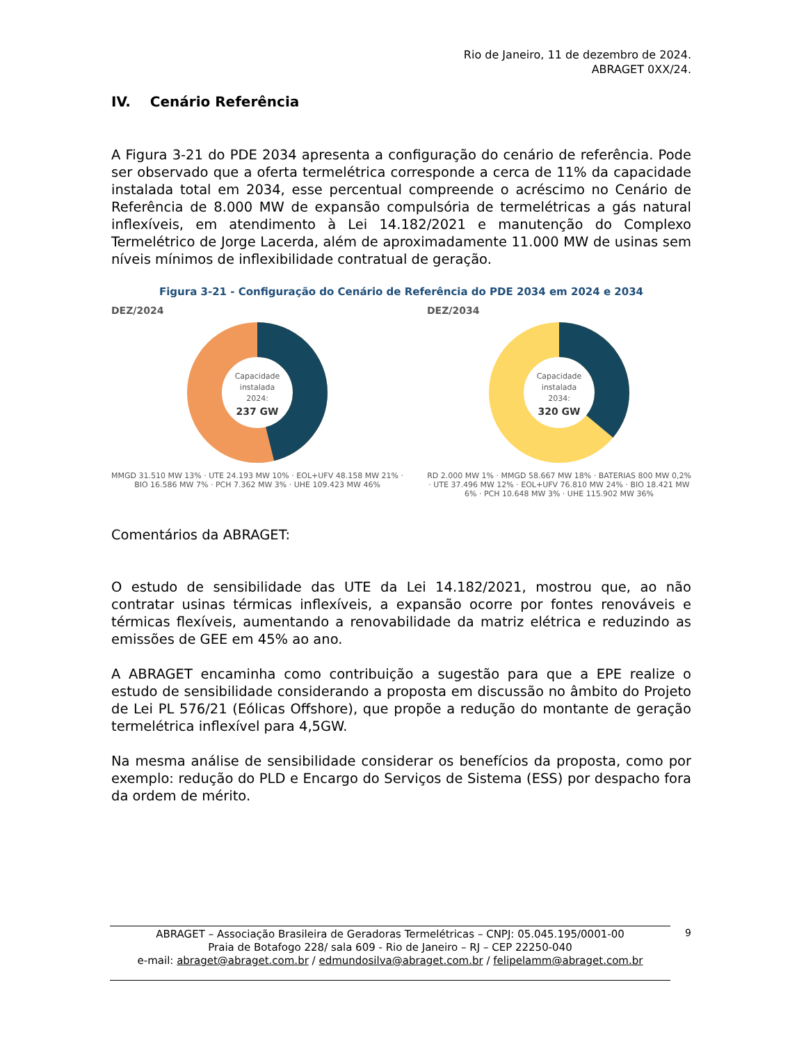Rio de Janeiro, 11 de dezembro de 2024.
ABRAGET 0XX/24.
IV. Cenário Referência
A Figura 3-21 do PDE 2034 apresenta a configuração do cenário de referência. Pode ser observado que a oferta termelétrica corresponde a cerca de 11% da capacidade instalada total em 2034, esse percentual compreende o acréscimo no Cenário de Referência de 8.000 MW de expansão compulsória de termelétricas a gás natural inflexíveis, em atendimento à Lei 14.182/2021 e manutenção do Complexo Termelétrico de Jorge Lacerda, além de aproximadamente 11.000 MW de usinas sem níveis mínimos de inflexibilidade contratual de geração.
Figura 3-21 - Configuração do Cenário de Referência do PDE 2034 em 2024 e 2034
DEZ/2024
Capacidade
instalada
2024:
237 GW
MMGD 31.510 MW 13% · UTE 24.193 MW 10% · EOL+UFV 48.158 MW 21% · BIO 16.586 MW 7% · PCH 7.362 MW 3% · UHE 109.423 MW 46%
DEZ/2034
Capacidade
instalada
2034:
320 GW
RD 2.000 MW 1% · MMGD 58.667 MW 18% · BATERIAS 800 MW 0,2% · UTE 37.496 MW 12% · EOL+UFV 76.810 MW 24% · BIO 18.421 MW 6% · PCH 10.648 MW 3% · UHE 115.902 MW 36%
Comentários da ABRAGET:
O estudo de sensibilidade das UTE da Lei 14.182/2021, mostrou que, ao não contratar usinas térmicas inflexíveis, a expansão ocorre por fontes renováveis e térmicas flexíveis, aumentando a renovabilidade da matriz elétrica e reduzindo as emissões de GEE em 45% ao ano.
A ABRAGET encaminha como contribuição a sugestão para que a EPE realize o estudo de sensibilidade considerando a proposta em discussão no âmbito do Projeto de Lei PL 576/21 (Eólicas Offshore), que propõe a redução do montante de geração termelétrica inflexível para 4,5GW.
Na mesma análise de sensibilidade considerar os benefícios da proposta, como por exemplo: redução do PLD e Encargo do Serviços de Sistema (ESS) por despacho fora da ordem de mérito.
ABRAGET – Associação Brasileira de Geradoras Termelétricas – CNPJ: 05.045.195/0001-00
Praia de Botafogo 228/ sala 609 - Rio de Janeiro – RJ – CEP 22250-040
e-mail: abraget@abraget.com.br / edmundosilva@abraget.com.br / felipelamm@abraget.com.br
9